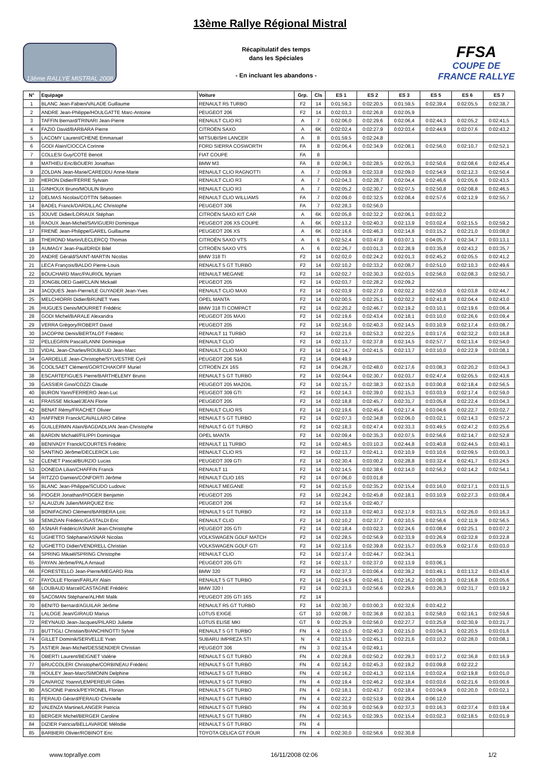13ème Rallye Régional Mistral
13ème RALLYE MISTRAL 2008
Récapitulatif des temps
dans les Spéciales
- En incluant les abandons -
FFSA
COUPE DE FRANCE RALLYE
| N° | Equipage | Voiture | Grp. | Cls | ES 1 | ES 2 | ES 3 | ES 5 | ES 6 | ES 7 |
| --- | --- | --- | --- | --- | --- | --- | --- | --- | --- | --- |
| 1 | BLANC Jean-Fabien/VALADE Guillaume | RENAULT R5 TURBO | F2 | 14 | 0:01:59,3 | 0:02:20,5 | 0:01:59,5 | 0:02:39,4 | 0:02:05,5 | 0:02:38,7 |
| 2 | ANDRE Jean-Philippe/HOULGATTE Marc-Antoine | PEUGEOT 206 | F2 | 14 | 0:02:03,3 | 0:02:26,8 | 0:02:05,9 | | | |
| 3 | TAFFIN Bernard/TRINARI Jean-Pierre | RENAULT CLIO R3 | A | 7 | 0:02:06,0 | 0:02:29,6 | 0:02:06,4 | 0:02:44,3 | 0:02:05,2 | 0:02:41,5 |
| 4 | FAZIO David/BARBARA Pierre | CITROËN SAXO | A | 6K | 0:02:02,4 | 0:02:27,9 | 0:02:03,4 | 0:02:44,9 | 0:02:07,6 | 0:02:43,2 |
| 5 | LACOMY Laurent/CHENE Emmanuel | MITSUBISHI LANCER | A | 8 | 0:01:59,5 | 0:02:24,8 | | | | |
| 6 | GODI Alain/CIOCCA Corinne | FORD SIERRA COSWORTH | FA | 8 | 0:02:06,4 | 0:02:34,9 | 0:02:08,1 | 0:02:56,0 | 0:02:10,7 | 0:02:52,1 |
| 7 | COLLESI Guy/COTE Benoit | FIAT COUPE | FA | 8 | | | | | | |
| 8 | MATHIEU Eric/BOUERI Jonathan | BMW M3 | FA | 8 | 0:02:06,3 | 0:02:28,5 | 0:02:05,3 | 0:02:50,6 | 0:02:08,6 | 0:02:45,4 |
| 9 | ZOLDAN Jean-Marie/CAREDDU Anne-Marie | RENAULT CLIO RAGNOTTI | A | 7 | 0:02:09,8 | 0:02:33,8 | 0:02:09,0 | 0:02:54,9 | 0:02:12,3 | 0:02:50,4 |
| 10 | HERON Didier/FERRE Sylvain | RENAULT CLIO R3 | A | 7 | 0:02:04,3 | 0:02:28,7 | 0:02:04,4 | 0:02:46,6 | 0:02:05,6 | 0:02:43,5 |
| 11 | GINHOUX Bruno/MOULIN Bruno | RENAULT CLIO R3 | A | 7 | 0:02:05,2 | 0:02:30,7 | 0:02:07,5 | 0:02:50,8 | 0:02:08,8 | 0:02:46,5 |
| 12 | DELMAS Nicolas/COTTIN Sébastien | RENAULT CLIO WILLIAMS | FA | 7 | 0:02:09,0 | 0:02:32,5 | 0:02:08,4 | 0:02:57,6 | 0:02:12,9 | 0:02:55,7 |
| 14 | BADEL Franck/DARDILLAC Christophe | PEUGEOT 306 | FA | 7 | 0:02:28,3 | 0:02:56,0 | | | | |
| 15 | JOUVE Didier/LORIAUX Stéphan | CITROËN SAXO KIT CAR | A | 6K | 0:02:05,8 | 0:02:32,2 | 0:02:06,1 | 0:03:02,2 | | |
| 16 | RAOUX Jean-Michel/SAVIGUERI Dominique | PEUGEOT 206 XS COUPE | A | 6K | 0:02:13,2 | 0:02:40,3 | 0:02:13,9 | 0:03:02,4 | 0:02:15,5 | 0:02:59,2 |
| 17 | FRENÉ Jean-Philippe/GAREL Guillaume | PEUGEOT 206 XS | A | 6K | 0:02:16,6 | 0:02:46,3 | 0:02:14,8 | 0:03:15,2 | 0:02:21,0 | 0:03:08,0 |
| 18 | THEROND Martin/LECLERCQ Thomas | CITROËN SAXO VTS | A | 6 | 0:02:52,4 | 0:03:47,8 | 0:03:07,1 | 0:04:05,7 | 0:02:34,7 | 0:03:13,1 |
| 19 | AUMAGY Jean-Paul/DRIDI Bilel | CITROËN SAXO VTS | A | 6 | 0:02:26,7 | 0:03:01,3 | 0:02:28,9 | 0:03:35,8 | 0:02:43,2 | 0:03:35,7 |
| 20 | ANDRE Gérald/SAINT-MARTIN Nicolas | BMW 318 TI | F2 | 14 | 0:02:02,0 | 0:02:24,2 | 0:02:01,3 | 0:02:45,2 | 0:02:05,5 | 0:02:41,2 |
| 21 | LECA François/BALDO Pierre-Louis | RENAULT 5 GT TURBO | F2 | 14 | 0:02:10,2 | 0:02:33,2 | 0:02:08,7 | 0:02:51,0 | 0:02:10,3 | 0:02:49,6 |
| 22 | BOUCHARD Marc/PAURIOL Myriam | RENAULT MEGANE | F2 | 14 | 0:02:02,7 | 0:02:30,3 | 0:02:03,5 | 0:02:56,0 | 0:02:08,3 | 0:02:50,7 |
| 23 | JONGBLOED Gaël/CLAIN Mickaël | PEUGEOT 205 | F2 | 14 | 0:02:03,7 | 0:02:28,2 | 0:02:09,2 | | | |
| 24 | JACQUES Jean-Pierre/LE GUYADER Jean-Yves | RENAULT CLIO MAXI | F2 | 14 | 0:02:03,9 | 0:02:27,0 | 0:02:02,2 | 0:02:50,0 | 0:02:03,8 | 0:02:44,7 |
| 25 | MELCHIORRI Didier/BRUNET Yves | OPEL MANTA | F2 | 14 | 0:02:00,5 | 0:02:25,1 | 0:02:02,2 | 0:02:41,8 | 0:02:04,4 | 0:02:43,0 |
| 26 | HUGUES Denis/MOURRET Frédéric | BMW 318 TI COMPACT | F2 | 14 | 0:02:20,2 | 0:02:46,7 | 0:02:19,2 | 0:03:10,1 | 0:02:19,6 | 0:03:06,4 |
| 28 | GODI Michel/BARALE Alexandra | PEUGEOT 205 MAXI | F2 | 14 | 0:02:19,6 | 0:02:43,4 | 0:02:18,1 | 0:03:10,0 | 0:02:26,6 | 0:03:09,4 |
| 29 | VERRA Grégory/ROBERT David | PEUGEOT 205 | F2 | 14 | 0:02:16,0 | 0:02:40,3 | 0:02:14,5 | 0:03:10,9 | 0:02:17,4 | 0:03:08,7 |
| 30 | JACOPINI Denis/BERTALOT Frédéric | RENAULT 11 TURBO | F2 | 14 | 0:02:21,6 | 0:02:53,3 | 0:02:22,5 | 0:03:17,6 | 0:02:32,2 | 0:03:16,8 |
| 32 | PELLEGRIN Pascal/LANNI Dominique | RENAULT CLIO | F2 | 14 | 0:02:13,7 | 0:02:37,8 | 0:02:14,5 | 0:02:57,7 | 0:02:13,4 | 0:02:54,0 |
| 33 | VIDAL Jean-Charles/ROUBAUD Jean-Marc | RENAULT CLIO MAXI | F2 | 14 | 0:02:14,7 | 0:02:41,5 | 0:02:13,7 | 0:03:10,0 | 0:02:22,9 | 0:03:08,1 |
| 34 | GARDELLE Jean-Christophe/SYLVESTRE Cyril | PEUGEOT 206 S16 | F2 | 14 | 0:04:49,9 | | | | | |
| 36 | COOLSAET Clément/GORTCHAKOFF Muriel | CITROËN ZX 16S | F2 | 14 | 0:04:28,7 | 0:02:48,0 | 0:02:17,6 | 0:03:08,3 | 0:02:20,2 | 0:03:04,3 |
| 38 | ESCARTEFIGUES Pierre/BARTHELEMY Bruno | RENAULT 5 GT TURBO | F2 | 14 | 0:02:04,4 | 0:02:30,7 | 0:02:03,7 | 0:02:47,4 | 0:02:05,5 | 0:02:43,6 |
| 39 | GASSIER Gino/COZZI Claude | PEUGEOT 205 MAZOIL | F2 | 14 | 0:02:15,7 | 0:02:38,3 | 0:02:15,0 | 0:03:00,8 | 0:02:18,4 | 0:02:56,5 |
| 40 | BURON Yann/FERRERO Jean-Luc | PEUGEOT 309 GTI | F2 | 14 | 0:02:14,3 | 0:02:39,0 | 0:02:15,3 | 0:03:03,9 | 0:02:17,4 | 0:02:59,0 |
| 41 | FRAISSE Mickael/JEAN Florie | PEUGEOT 205 | F2 | 14 | 0:02:18,8 | 0:02:45,7 | 0:02:31,7 | 0:03:05,8 | 0:02:22,4 | 0:03:04,3 |
| 42 | BENAT Rémy/FRACHET Olivier | RENAULT CLIO RS | F2 | 14 | 0:02:19,6 | 0:02:45,4 | 0:02:17,4 | 0:03:04,6 | 0:02:22,7 | 0:03:02,7 |
| 43 | HAFFNER Franck/CAVALLARO Céline | RENAULT 5 GT TURBO | F2 | 14 | 0:02:07,3 | 0:02:34,8 | 0:02:06,0 | 0:03:02,1 | 0:02:14,3 | 0:02:57,2 |
| 45 | GUILLERMIN Alain/BAGDADLIAN Jean-Christophe | RENAULT G GT TURBO | F2 | 14 | 0:02:18,3 | 0:02:47,4 | 0:02:33,3 | 0:03:49,5 | 0:02:47,2 | 0:03:25,6 |
| 46 | BARDIN Michaël/FILIPPI Dominique | OPEL MANTA | F2 | 14 | 0:02:09,4 | 0:02:35,3 | 0:02:07,5 | 0:02:56,6 | 0:02:14,7 | 0:02:52,8 |
| 49 | BENIVADY Franck/COURTES Frédéric | RENAULT 11 TURBO | F2 | 14 | 0:02:48,5 | 0:03:10,3 | 0:02:44,8 | 0:03:40,8 | 0:02:44,5 | 0:03:40,1 |
| 50 | SANTINO Jérôme/DECLERCK Loïc | RENAULT CLIO RS | F2 | 14 | 0:02:13,7 | 0:02:41,1 | 0:02:10,9 | 0:03:10,6 | 0:02:09,5 | 0:03:00,3 |
| 52 | CLENET Pascal/BURZIO Lucas | PEUGEOT 309 GTI | F2 | 14 | 0:02:30,4 | 0:03:00,2 | 0:02:28,8 | 0:03:32,4 | 0:02:41,7 | 0:03:24,5 |
| 53 | DONEDA Lilian/CHAFFIN Franck | RENAULT 11 | F2 | 14 | 0:02:14,5 | 0:02:38,6 | 0:02:14,0 | 0:02:56,2 | 0:02:14,2 | 0:02:54,1 |
| 54 | RITZZO Damien/CONFORTI Jérôme | RENAULT CLIO 16S | F2 | 14 | 0:07:06,0 | 0:03:01,8 | | | | |
| 55 | BLANC Jean-Philippe/SCUDO Ludovic | RENAULT MEGANE | F2 | 14 | 0:02:15,0 | 0:02:35,2 | 0:02:15,4 | 0:03:16,0 | 0:02:17,1 | 0:03:11,5 |
| 56 | PIOGER Jonathan/PIOGER Benjamin | PEUGEOT 205 | F2 | 14 | 0:02:24,2 | 0:02:45,8 | 0:02:18,1 | 0:03:10,9 | 0:02:27,3 | 0:03:08,4 |
| 57 | ALAUZUN Julien/MARQUEZ Eric | PEUGEOT 206 | F2 | 14 | 0:02:15,6 | 0:02:40,7 | | | | |
| 58 | BONIFACINO Clément/BARBERA Loïc | RENAULT 5 GT TURBO | F2 | 14 | 0:02:13,8 | 0:02:40,3 | 0:02:17,9 | 0:03:31,5 | 0:02:26,0 | 0:03:16,3 |
| 59 | SEMIZIAN Frédéric/GASTALDI Eric | RENAULT CLIO | F2 | 14 | 0:02:10,2 | 0:02:37,7 | 0:02:10,5 | 0:02:56,6 | 0:02:11,9 | 0:02:56,5 |
| 60 | ASNAR Frédéric/ASNAR Jean-Christophe | PEUGEOT 205 GTI | F2 | 14 | 0:02:18,4 | 0:03:02,3 | 0:02:24,6 | 0:03:08,4 | 0:02:25,1 | 0:03:07,2 |
| 61 | UGHETTO Stéphane/ASNAR Nicolas | VOLKSWAGEN GOLF MATCH | F2 | 14 | 0:02:28,5 | 0:02:56,9 | 0:02:33,9 | 0:03:26,9 | 0:02:32,8 | 0:03:22,8 |
| 62 | UGHETTO Didier/VENDRELL Christian | VOLKSWAGEN GOLF GTI | F2 | 14 | 0:02:13,6 | 0:02:39,8 | 0:02:15,7 | 0:03:05,9 | 0:02:17,6 | 0:03:03,0 |
| 64 | SPRING Mikaël/SPRING Christophe | RENAULT CLIO | F2 | 14 | 0:02:17,4 | 0:02:44,7 | 0:02:34,1 | | | |
| 65 | PAYAN Jérôme/PALA Arnaud | PEUGEOT 205 GTI | F2 | 14 | 0:02:13,7 | 0:02:37,0 | 0:02:13,9 | 0:03:06,1 | | |
| 66 | FORESTELLO Jean-Pierre/MEGARD Rita | BMW 320 | F2 | 14 | 0:02:37,3 | 0:03:06,4 | 0:02:39,2 | 0:03:49,1 | 0:03:13,2 | 0:03:43,6 |
| 67 | FAYOLLE Florian/FARLAY Alain | RENAULT 5 GT TURBO | F2 | 14 | 0:02:14,9 | 0:02:46,1 | 0:02:16,2 | 0:03:08,3 | 0:02:16,8 | 0:03:05,6 |
| 68 | LOUBAUD Marcel/CASTAGNE Frédéric | BMW 320 I | F2 | 14 | 0:02:23,3 | 0:02:56,6 | 0:02:29,6 | 0:03:26,3 | 0:02:31,7 | 0:03:19,2 |
| 69 | SACOMAN Stéphane/ALHMI Malik | PEUGEOT 205 GTI 16S | F2 | 14 | | | | | | |
| 70 | BENITO Bernard/AGUILAR Jérôme | RENAULT R5 GT TURBO | F2 | 14 | 0:02:30,7 | 0:03:00,3 | 0:02:32,6 | 0:03:42,2 | | |
| 71 | LALOGE Jean/GIRAUD Marius | LOTUS EXIGE | GT | 10 | 0:02:08,7 | 0:02:36,8 | 0:02:10,1 | 0:02:58,0 | 0:02:16,1 | 0:02:59,6 |
| 72 | REYNAUD Jean-Jacques/PILARD Juliette | LOTUS ELISE MKI | GT | 9 | 0:02:25,9 | 0:02:56,0 | 0:02:27,7 | 0:03:25,8 | 0:02:30,9 | 0:03:21,7 |
| 73 | BUTTIGLI Christian/BIANCHINOTTI Sylvie | RENAULT 5 GT TURBO | FN | 4 | 0:02:15,0 | 0:02:40,3 | 0:02:15,0 | 0:03:04,3 | 0:02:20,5 | 0:03:01,6 |
| 74 | GILLET Dominik/SERVELLE Yvan | SUBARU IMPREZA STI | N | 4 | 0:02:13,5 | 0:02:45,1 | 0:02:21,6 | 0:03:10,2 | 0:02:28,0 | 0:03:08,1 |
| 75 | ASTIER Jean-Michel/DESSENDIER Christian | PEUGEOT 306 | FN | 3 | 0:02:15,4 | 0:02:49,1 | | | | |
| 76 | OBERTI Laurent/BEIGNET Valérie | RENAULT 5 GT TURBO | FN | 4 | 0:02:28,8 | 0:02:50,2 | 0:02:29,3 | 0:03:17,2 | 0:02:36,8 | 0:03:16,9 |
| 77 | BRUCCOLERI Christophe/CORBINEAU Frédéric | RENAULT 5 GT TURBO | FN | 4 | 0:02:16,2 | 0:02:45,3 | 0:02:19,2 | 0:03:09,8 | 0:02:22,2 | |
| 78 | HOULEY Jean-Marc/SIMONIN Delphine | RENAULT 5 GT TURBO | FN | 4 | 0:02:16,2 | 0:02:41,3 | 0:02:13,6 | 0:03:02,4 | 0:02:19,8 | 0:03:01,0 |
| 79 | CAVAROZ Yoann/LEMPEREUR Gilles | RENAULT 5 GT TURBO | FN | 4 | 0:02:19,4 | 0:02:46,2 | 0:02:18,4 | 0:03:03,6 | 0:02:21,6 | 0:03:00,6 |
| 80 | ASCIONE Patrick/PEYRONEL Florian | RENAULT 5 GT TURBO | FN | 4 | 0:02:18,1 | 0:02:43,7 | 0:02:18,4 | 0:03:04,9 | 0:02:20,0 | 0:03:02,1 |
| 81 | FERAUD Gérard/FERAUD Christelle | RENAULT 5 GT TURBO | FN | 4 | 0:02:22,2 | 0:02:53,9 | 0:02:29,4 | 0:06:12,0 | | |
| 82 | VALENZA Martine/LANGER Patricia | RENAULT 5 GT TURBO | FN | 4 | 0:02:30,9 | 0:02:56,9 | 0:02:37,3 | 0:03:16,3 | 0:02:37,4 | 0:03:19,4 |
| 83 | BERGER Michel/BERGER Caroline | RENAULT 5 GT TURBO | FN | 4 | 0:02:16,5 | 0:02:39,5 | 0:02:15,4 | 0:03:02,3 | 0:02:18,5 | 0:03:01,9 |
| 84 | DIZIER Patricia/BELLAVARDE Mélodie | RENAULT 5 GT TURBO | FN | 4 | | | | | | |
| 85 | BARBIERI Olivier/ROBINOT Eric | TOYOTA CELICA GT FOUR | FN | 4 | 0:02:30,0 | 0:02:56,6 | 0:02:30,8 | | | |
www.toprallye.com 16/11/2008 02:06 1/2